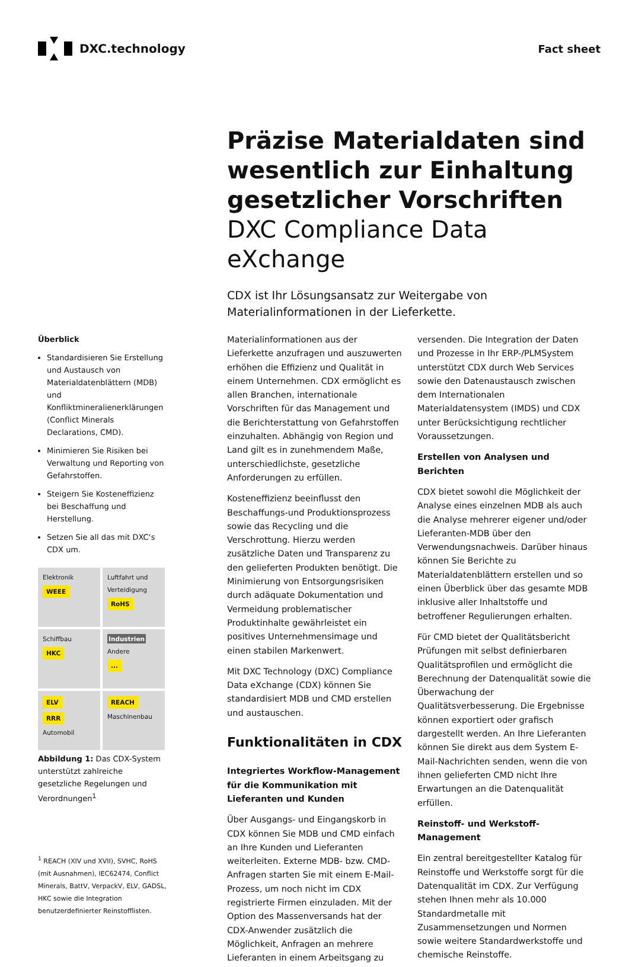DXC.technology Fact sheet
Präzise Materialdaten sind wesentlich zur Einhaltung gesetzlicher Vorschriften
DXC Compliance Data eXchange
CDX ist Ihr Lösungsansatz zur Weitergabe von Materialinformationen in der Lieferkette.
Überblick
Standardisieren Sie Erstellung und Austausch von Materialdatenblättern (MDB) und Konfliktmineralienerklärungen (Conflict Minerals Declarations, CMD).
Minimieren Sie Risiken bei Verwaltung und Reporting von Gefahrstoffen.
Steigern Sie Kosteneffizienz bei Beschaffung und Herstellung.
Setzen Sie all das mit DXC‘s CDX um.
Elektronik
WEEE
Luftfahrt und Verteidigung
RoHS
Schiffbau
HKC
Industrien Andere
...
ELV
RRR
Automobil
REACH
Maschinenbau
Abbildung 1: Das CDX-System unterstützt zahlreiche gesetzliche Regelungen und Verordnungen<sup>1</sup>
<sup>1</sup> REACH (XIV und XVII), SVHC, RoHS (mit Ausnahmen), IEC62474, Conflict Minerals, BattV, VerpackV, ELV, GADSL, HKC sowie die Integration benutzerdefinierter Reinstofflisten.
Materialinformationen aus der Lieferkette anzufragen und auszuwerten erhöhen die Effizienz und Qualität in einem Unternehmen. CDX ermöglicht es allen Branchen, internationale Vorschriften für das Management und die Berichterstattung von Gefahrstoffen einzuhalten. Abhängig von Region und Land gilt es in zunehmendem Maße, unterschiedlichste, gesetzliche Anforderungen zu erfüllen.
Kosteneffizienz beeinflusst den Beschaffungs-und Produktionsprozess sowie das Recycling und die Verschrottung. Hierzu werden zusätzliche Daten und Transparenz zu den gelieferten Produkten benötigt. Die Minimierung von Entsorgungsrisiken durch adäquate Dokumentation und Vermeidung problematischer Produktinhalte gewährleistet ein positives Unternehmensimage und einen stabilen Markenwert.
Mit DXC Technology (DXC) Compliance Data eXchange (CDX) können Sie standardisiert MDB und CMD erstellen und austauschen.
Funktionalitäten in CDX
Integriertes Workflow-Management für die Kommunikation mit Lieferanten und Kunden
Über Ausgangs- und Eingangskorb in CDX können Sie MDB und CMD einfach an Ihre Kunden und Lieferanten weiterleiten. Externe MDB- bzw. CMD-Anfragen starten Sie mit einem E-Mail-Prozess, um noch nicht im CDX registrierte Firmen einzuladen. Mit der Option des Massenversands hat der CDX-Anwender zusätzlich die Möglichkeit, Anfragen an mehrere Lieferanten in einem Arbeitsgang zu versenden. Die Integration der Daten und Prozesse in Ihr ERP-/PLMSystem unterstützt CDX durch Web Services sowie den Datenaustausch zwischen dem Internationalen Materialdatensystem (IMDS) und CDX unter Berücksichtigung rechtlicher Voraussetzungen.
Erstellen von Analysen und Berichten
CDX bietet sowohl die Möglichkeit der Analyse eines einzelnen MDB als auch die Analyse mehrerer eigener und/oder Lieferanten-MDB über den Verwendungsnachweis. Darüber hinaus können Sie Berichte zu Materialdatenblättern erstellen und so einen Überblick über das gesamte MDB inklusive aller Inhaltstoffe und betroffener Regulierungen erhalten.
Für CMD bietet der Qualitätsbericht Prüfungen mit selbst definierbaren Qualitätsprofilen und ermöglicht die Berechnung der Datenqualität sowie die Überwachung der Qualitätsverbesserung. Die Ergebnisse können exportiert oder grafisch dargestellt werden. An Ihre Lieferanten können Sie direkt aus dem System E-Mail-Nachrichten senden, wenn die von ihnen gelieferten CMD nicht Ihre Erwartungen an die Datenqualität erfüllen.
Reinstoff- und Werkstoff-Management
Ein zentral bereitgestellter Katalog für Reinstoffe und Werkstoffe sorgt für die Datenqualität im CDX. Zur Verfügung stehen Ihnen mehr als 10.000 Standardmetalle mit Zusammensetzungen und Normen sowie weitere Standardwerkstoffe und chemische Reinstoffe.